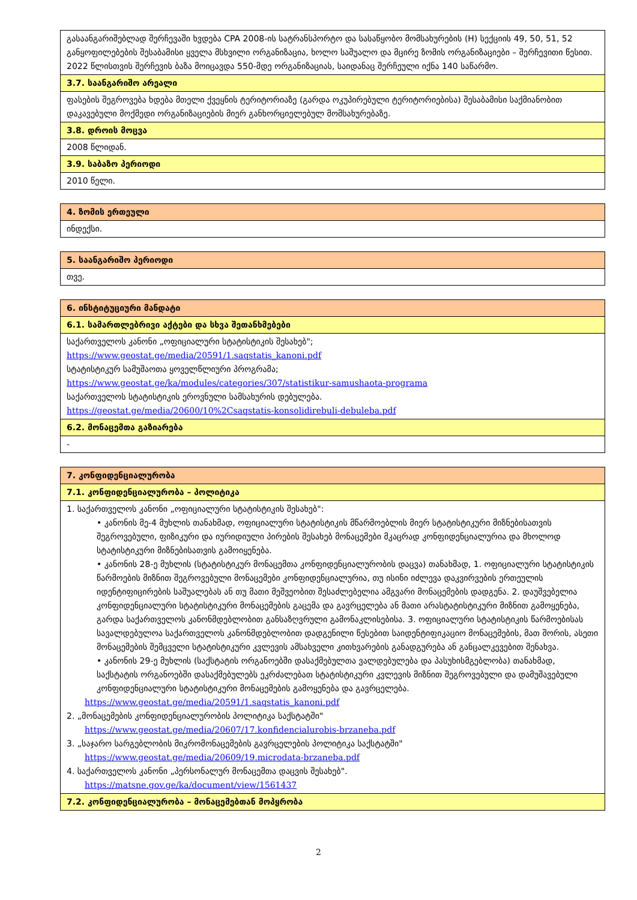| გასაანგარიშებლად შერჩევაში ხვდება CPA 2008-ის სატრანსპორტო და სასაწყობო მომსახურების (H) სექციის 49, 50, 51, 52 განყოფილებების შესაბამისი ყველა მსხვილი ორგანიზაცია, ხოლო საშუალო და მცირე ზომის ორგანიზაციები – შერჩევითი წესით. 2022 წლისთვის შერჩევის ბაზა მოიცავდა 550-მდე ორგანიზაციას, საიდანაც შერჩეული იქნა 140 საწარმო. |
| 3.7. საანგარიშო არეალი |
| ფასების შეგროვება ხდება მთელი ქვეყნის ტერიტორიაზე (გარდა ოკუპირებული ტერიტორიებისა) შესაბამისი საქმიანობით დაკავებული მოქმედი ორგანიზაციების მიერ განხორციელებულ მომსახურებაზე. |
| 3.8. დროის მოცვა |
| 2008 წლიდან. |
| 3.9. საბაზო პერიოდი |
| 2010 წელი. |
| 4. ზომის ერთეული |
| ინდექსი. |
| 5. საანგარიშო პერიოდი |
| თვე. |
| 6. ინსტიტუციური მანდატი |
| 6.1. სამართლებრივი აქტები და სხვა შეთანხმებები |
| საქართველოს კანონი „ოფიციალური სტატისტიკის შესახებ"; https://www.geostat.ge/media/20591/1.saqstatis_kanoni.pdf სტატისტიკურ სამუშაოთა ყოველწლიური პროგრამა; https://www.geostat.ge/ka/modules/categories/307/statistikur-samushaota-programa საქართველოს სტატისტიკის ეროვნული სამსახურის დებულება. https://geostat.ge/media/20600/10%2Csaqstatis-konsolidirebuli-debuleba.pdf |
| 6.2. მონაცემთა გაზიარება |
| - |
| 7. კონფიდენციალურობა |
| 7.1. კონფიდენციალურობა – პოლიტიკა |
| 1. საქართველოს კანონი „ოფიციალური სტატისტიკის შესახებ": • კანონის მე-4 მუხლის თანახმად, ოფიციალური სტატისტიკის მწარმოებლის მიერ სტატისტიკური მიზნებისათვის შეგროვებული, ფიზიკური და იურიდიული პირების შესახებ მონაცემები მკაცრად კონფიდენციალურია და მხოლოდ სტატისტიკური მიზნებისათვის გამოიყენება. • კანონის 28-ე მუხლის (სტატისტიკურ მონაცემთა კონფიდენციალურობის დაცვა) თანახმად, 1. ოფიციალური სტატისტიკის წარმოების მიზნით შეგროვებული მონაცემები კონფიდენციალურია, თუ ისინი იძლევა დაკვირვების ერთეულის იდენტიფიცირების საშუალებას ან თუ მათი მეშვეობით შესაძლებელია ამგვარი მონაცემების დადგენა. 2. დაუშვებელია კონფიდენციალური სტატისტიკური მონაცემების გაცემა და გავრცელება ან მათი არასტატისტიკური მიზნით გამოყენება, გარდა საქართველოს კანონმდებლობით განსაზღვრული გამონაკლისებისა. 3. ოფიციალური სტატისტიკის წარმოებისას სავალდებულოა საქართველოს კანონმდებლობით დადგენილი წესებით საიდენტიფიკაციო მონაცემების, მათ შორის, ასეთი მონაცემების შემცველი სტატისტიკური კვლევის ამსახველი კითხვარების განადგურება ან განცალკევებით შენახვა. • კანონის 29-ე მუხლის (საქსტატის ორგანოებში დასაქმებულთა ვალდებულება და პასუხისმგებლობა) თანახმად, საქსტატის ორგანოებში დასაქმებულებს ეკრძალებათ სტატისტიკური კვლევის მიზნით შეგროვებული და დამუშავებული კონფიდენციალური სტატისტიკური მონაცემების გამოყენება და გავრცელება. https://www.geostat.ge/media/20591/1.saqstatis_kanoni.pdf 2. „მონაცემების კონფიდენციალურობის პოლიტიკა საქსტატში" https://www.geostat.ge/media/20607/17.konfidencialurobis-brzaneba.pdf 3. „საჯარო სარგებლობის მიკრომონაცემების გავრცელების პოლიტიკა საქსტატში" https://www.geostat.ge/media/20609/19.microdata-brzaneba.pdf 4. საქართველოს კანონი „პერსონალურ მონაცემთა დაცვის შესახებ". https://matsne.gov.ge/ka/document/view/1561437 |
| 7.2. კონფიდენციალურობა – მონაცემებთან მოპყრობა |
2